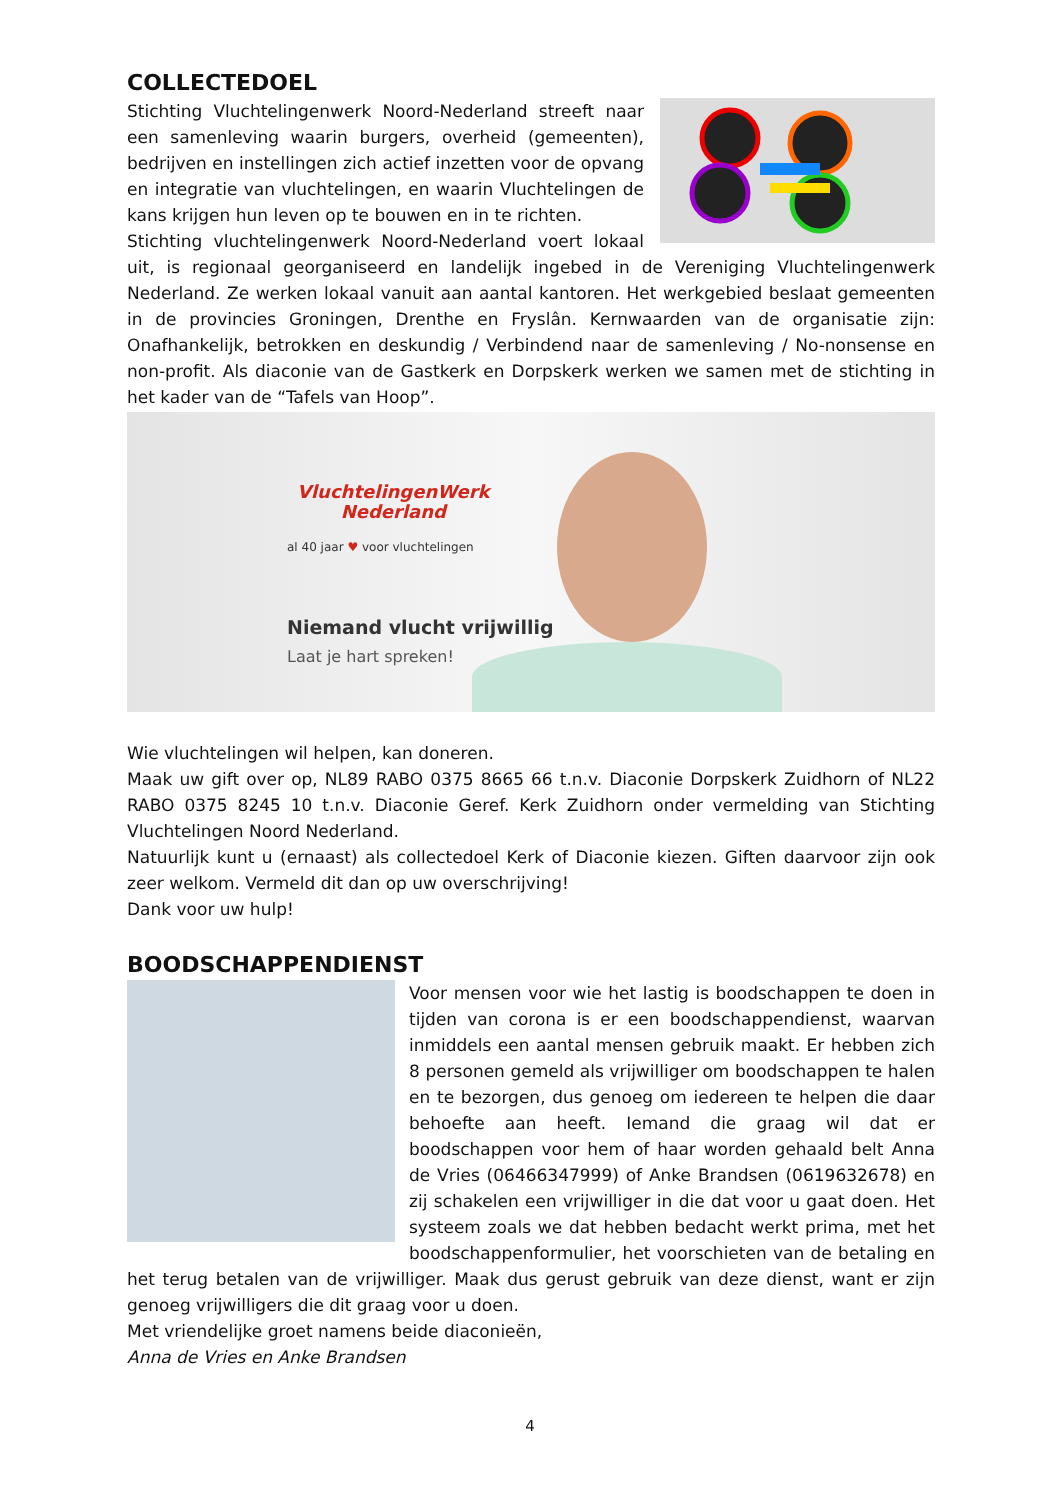COLLECTEDOEL
Stichting Vluchtelingenwerk Noord-Nederland streeft naar een samenleving waarin burgers, overheid (gemeenten), bedrijven en instellingen zich actief inzetten voor de opvang en integratie van vluchtelingen, en waarin Vluchtelingen de kans krijgen hun leven op te bouwen en in te richten.
Stichting vluchtelingenwerk Noord-Nederland voert lokaal uit, is regionaal georganiseerd en landelijk ingebed in de Vereniging Vluchtelingenwerk Nederland. Ze werken lokaal vanuit aan aantal kantoren. Het werkgebied beslaat gemeenten in de provincies Groningen, Drenthe en Fryslân. Kernwaarden van de organisatie zijn: Onafhankelijk, betrokken en deskundig / Verbindend naar de samenleving / No-nonsense en non-profit. Als diaconie van de Gastkerk en Dorpskerk werken we samen met de stichting in het kader van de “Tafels van Hoop”.
VluchtelingenWerk
Nederland
al 40 jaar ♥ voor vluchtelingen
Niemand vlucht vrijwillig
Laat je hart spreken!
Wie vluchtelingen wil helpen, kan doneren.
Maak uw gift over op, NL89 RABO 0375 8665 66 t.n.v. Diaconie Dorpskerk Zuidhorn of NL22 RABO 0375 8245 10 t.n.v. Diaconie Geref. Kerk Zuidhorn onder vermelding van Stichting Vluchtelingen Noord Nederland.
Natuurlijk kunt u (ernaast) als collectedoel Kerk of Diaconie kiezen. Giften daarvoor zijn ook zeer welkom. Vermeld dit dan op uw overschrijving!
Dank voor uw hulp!
BOODSCHAPPENDIENST
Voor mensen voor wie het lastig is boodschappen te doen in tijden van corona is er een boodschappendienst, waarvan inmiddels een aantal mensen gebruik maakt. Er hebben zich 8 personen gemeld als vrijwilliger om boodschappen te halen en te bezorgen, dus genoeg om iedereen te helpen die daar behoefte aan heeft. Iemand die graag wil dat er boodschappen voor hem of haar worden gehaald belt Anna de Vries (06466347999) of Anke Brandsen (0619632678) en zij schakelen een vrijwilliger in die dat voor u gaat doen. Het systeem zoals we dat hebben bedacht werkt prima, met het boodschappenformulier, het voorschieten van de betaling en het terug betalen van de vrijwilliger. Maak dus gerust gebruik van deze dienst, want er zijn genoeg vrijwilligers die dit graag voor u doen.
Met vriendelijke groet namens beide diaconieën,
Anna de Vries en Anke Brandsen
4